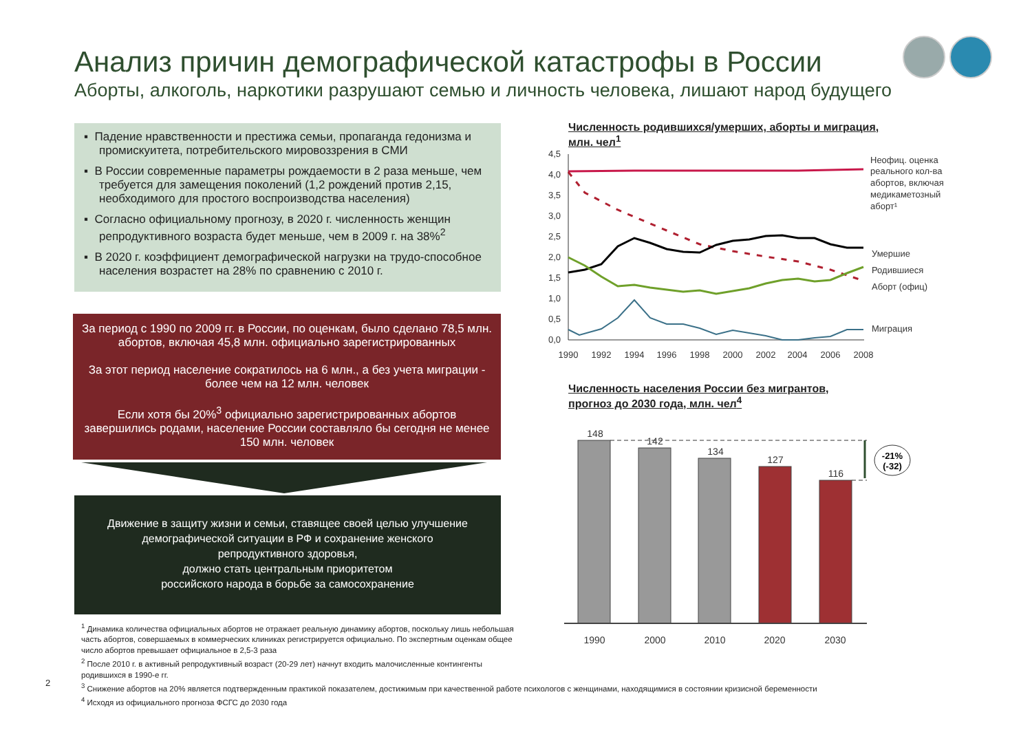Анализ причин демографической катастрофы в России
Аборты, алкоголь, наркотики разрушают семью и личность человека, лишают народ будущего
▪ Падение нравственности и престижа семьи, пропаганда гедонизма и промискуитета, потребительского мировоззрения в СМИ
▪ В России современные параметры рождаемости в 2 раза меньше, чем требуется для замещения поколений (1,2 рождений против 2,15, необходимого для простого воспроизводства населения)
▪ Согласно официальному прогнозу, в 2020 г. численность женщин репродуктивного возраста будет меньше, чем в 2009 г. на 38%<sup>2</sup>
▪ В 2020 г. коэффициент демографической нагрузки на трудо-способное населения возрастет на 28% по сравнению с 2010 г.
За период с 1990 по 2009 гг. в России, по оценкам, было сделано 78,5 млн. абортов, включая 45,8 млн. официально зарегистрированных
За этот период население сократилось на 6 млн., а без учета миграции - более чем на 12 млн. человек
Если хотя бы 20%<sup>3</sup> официально зарегистрированных абортов завершились родами, население России составляло бы сегодня не менее 150 млн. человек
Движение в защиту жизни и семьи, ставящее своей целью улучшение
демографической ситуации в РФ и сохранение женского
репродуктивного здоровья,
должно стать центральным приоритетом
российского народа в борьбе за самосохранение
Численность родившихся/умерших, аборты и миграция,
млн. чел<sup>1</sup>
4,5
4,0
3,5
3,0
2,5
2,0
1,5
1,0
0,5
0,0
1990
1992
1994
1996
1998
2000
2002
2004
2006
2008
Неофиц. оценка
реального кол-ва
абортов, включая
медикаметозный
аборт¹
Умершие
Родившиеся
Аборт (офиц)
Миграция
Численность населения России без мигрантов,
прогноз до 2030 года, млн. чел<sup>4</sup>
148
142
134
127
116
1990
2000
2010
2020
2030
-21%
(-32)
<sup>1</sup> Динамика количества официальных абортов не отражает реальную динамику абортов, поскольку лишь небольшая
часть абортов, совершаемых в коммерческих клиниках регистрируется официально. По экспертным оценкам общее
число абортов превышает официальное в 2,5-3 раза
<sup>2</sup> После 2010 г. в активный репродуктивный возраст (20-29 лет) начнут входить малочисленные контингенты
родившихся в 1990-е гг.
<sup>3</sup> Снижение абортов на 20% является подтвержденным практикой показателем, достижимым при качественной работе психологов с женщинами, находящимися в состоянии кризисной беременности
<sup>4</sup> Исходя из официального прогноза ФСГС до 2030 года
2